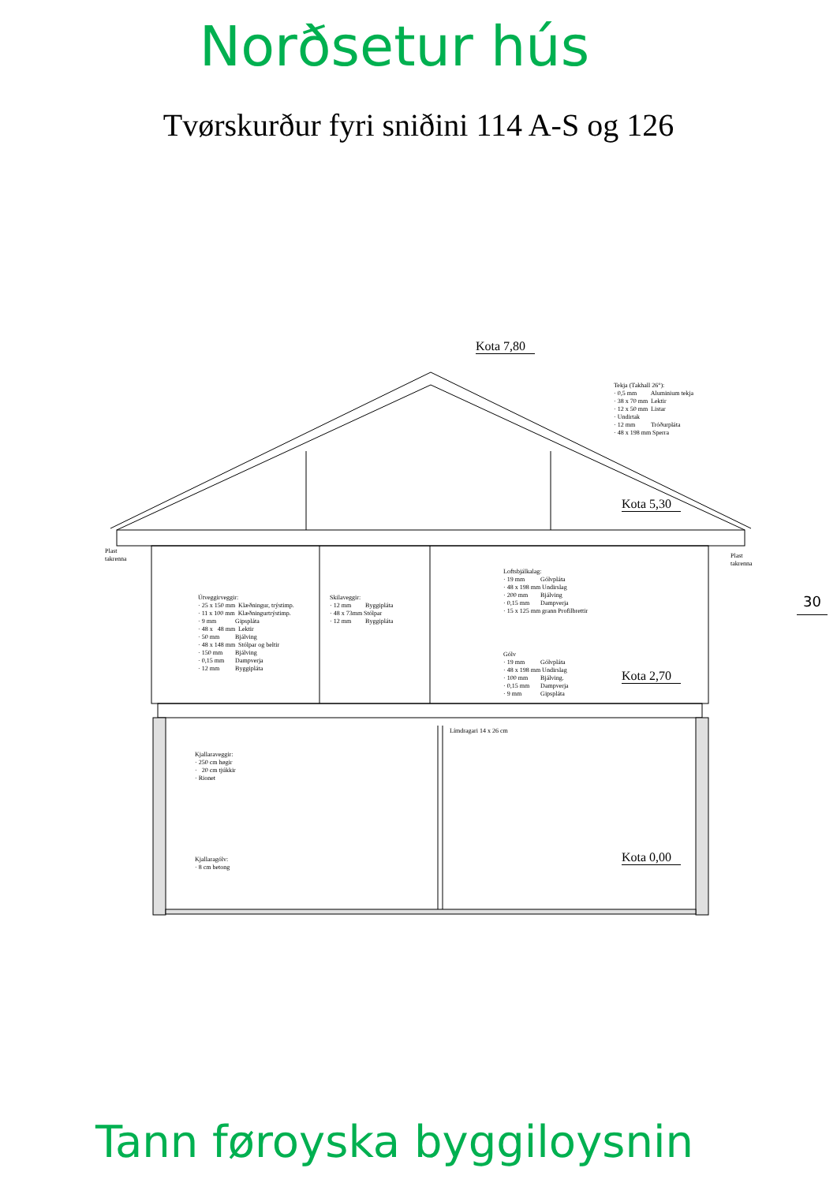Norðsetur hús
Tvørskurður fyri sniðini 114 A-S og 126
Kota 7,80
Kota 5,30
Kota 2,70
Kota 0,00
Tekja (Takhall 26°): · 0,5 mm Aluminium tekja · 38 x 70 mm Lektir · 12 x 50 mm Listar · Undirtak · 12 mm Tróðurpláta · 48 x 198 mm Sperra
Plast takrenna
Plast takrenna
Loftsbjálkalag: · 19 mm Gólvpláta · 48 x 198 mm Undirslag · 200 mm Bjálving · 0,15 mm Dampverja · 15 x 125 mm grann Profilbrettir
Útveggirveggir: · 25 x 150 mm Klæðningur, trýstimp. · 11 x 100 mm Klæðningurtrýstimp. · 9 mm Gipspláta · 48 x 48 mm Lektir · 50 mm Bjálving · 48 x 148 mm Stólpar og beltir · 150 mm Bjálving · 0,15 mm Dampverja · 12 mm Byggipláta
Skilaveggir: · 12 mm Byggipláta · 48 x 73mm Stólpar · 12 mm Byggipláta
Gólv · 19 mm Gólvpláta · 48 x 198 mm Undirslag · 100 mm Bjálving. · 0,15 mm Dampverja · 9 mm Gipspláta
Límdragari 14 x 26 cm
Kjallaraveggir: · 250 cm høgir · 20 cm tjúkkir · Rionet
Kjallaragólv: · 8 cm betong
30
Tann føroyska byggiloysnin